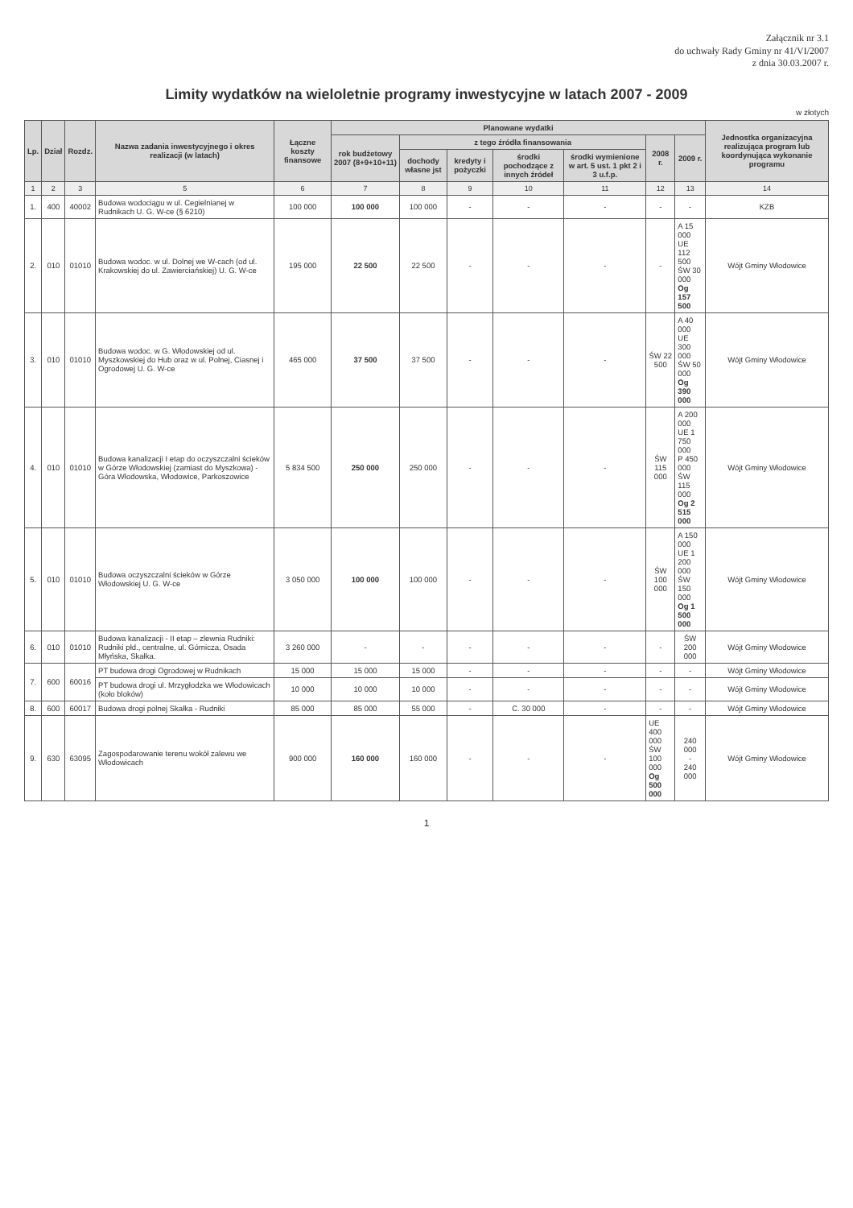Załącznik nr 3.1
do uchwały Rady Gminy nr 41/VI/2007
z dnia 30.03.2007 r.
Limity wydatków na wieloletnie programy inwestycyjne w latach 2007 - 2009
w złotych
| Lp. | Dział | Rozdz. | Nazwa zadania inwestycyjnego i okres realizacji (w latach) | Łączne koszty finansowe | Planowane wydatki | | | | | | | Jednostka organizacyjna realizująca program lub koordynująca wykonanie programu |
| --- | --- | --- | --- | --- | --- | --- | --- | --- | --- | --- | --- | --- |
| | | | | | rok budżetowy 2007 (8+9+10+11) | z tego źródła finansowania | | | | 2008 r. | 2009 r. | |
| | | | | | | dochody własne jst | kredyty i pożyczki | środki pochodzące z innych źródeł | środki wymienione w art. 5 ust. 1 pkt 2 i 3 u.f.p. | | | |
| 1 | 2 | 3 | 5 | 6 | 7 | 8 | 9 | 10 | 11 | 12 | 13 | 14 |
| 1. | 400 | 40002 | Budowa wodociągu w ul. Cegielnianej w Rudnikach U. G. W-ce (§ 6210) | 100 000 | 100 000 | 100 000 | - | - | - | - | - | KZB |
| 2. | 010 | 01010 | Budowa wodoc. w ul. Dolnej we W-cach (od ul. Krakowskiej do ul. Zawierciańskiej) U. G. W-ce | 195 000 | 22 500 | 22 500 | - | - | - | - | A 15 000 UE 112 500 ŚW 30 000 Og 157 500 | Wójt Gminy Włodowice |
| 3. | 010 | 01010 | Budowa wodoc. w G. Włodowskiej od ul. Myszkowskiej do Hub oraz w ul. Polnej, Ciasnej i Ogrodowej U. G. W-ce | 465 000 | 37 500 | 37 500 | - | - | - | ŚW 22 500 | A 40 000 UE 300 000 ŚW 50 000 Og 390 000 | Wójt Gminy Włodowice |
| 4. | 010 | 01010 | Budowa kanalizacji I etap do oczyszczalni ścieków w Górze Włodowskiej (zamiast do Myszkowa) - Góra Włodowska, Włodowice, Parkoszowice | 5 834 500 | 250 000 | 250 000 | - | - | - | ŚW 115 000 | A 200 000 UE 1 750 000 P 450 000 ŚW 115 000 Og 2 515 000 | Wójt Gminy Włodowice |
| 5. | 010 | 01010 | Budowa oczyszczalni ścieków w Górze Włodowskiej U. G. W-ce | 3 050 000 | 100 000 | 100 000 | - | - | - | ŚW 100 000 | A 150 000 UE 1 200 000 ŚW 150 000 Og 1 500 000 | Wójt Gminy Włodowice |
| 6. | 010 | 01010 | Budowa kanalizacji - II etap – zlewnia Rudniki: Rudniki płd., centralne, ul. Górnicza, Osada Młyńska, Skałka. | 3 260 000 | - | - | - | - | - | - | ŚW 200 000 | Wójt Gminy Włodowice |
| 7. | 600 | 60016 | PT budowa drogi Ogrodowej w Rudnikach | 15 000 | 15 000 | 15 000 | - | - | - | - | - | Wójt Gminy Włodowice |
| | | | PT budowa drogi ul. Mrzygłodzka we Włodowicach (koło bloków) | 10 000 | 10 000 | 10 000 | - | - | - | - | - | Wójt Gminy Włodowice |
| 8. | 600 | 60017 | Budowa drogi polnej Skałka - Rudniki | 85 000 | 85 000 | 55 000 | - | C. 30 000 | - | - | - | Wójt Gminy Włodowice |
| 9. | 630 | 63095 | Zagospodarowanie terenu wokół zalewu we Włodowicach | 900 000 | 160 000 | 160 000 | - | - | - | UE 400 000 ŚW 100 000 Og 500 000 | 240 000 - 240 000 | Wójt Gminy Włodowice |
1